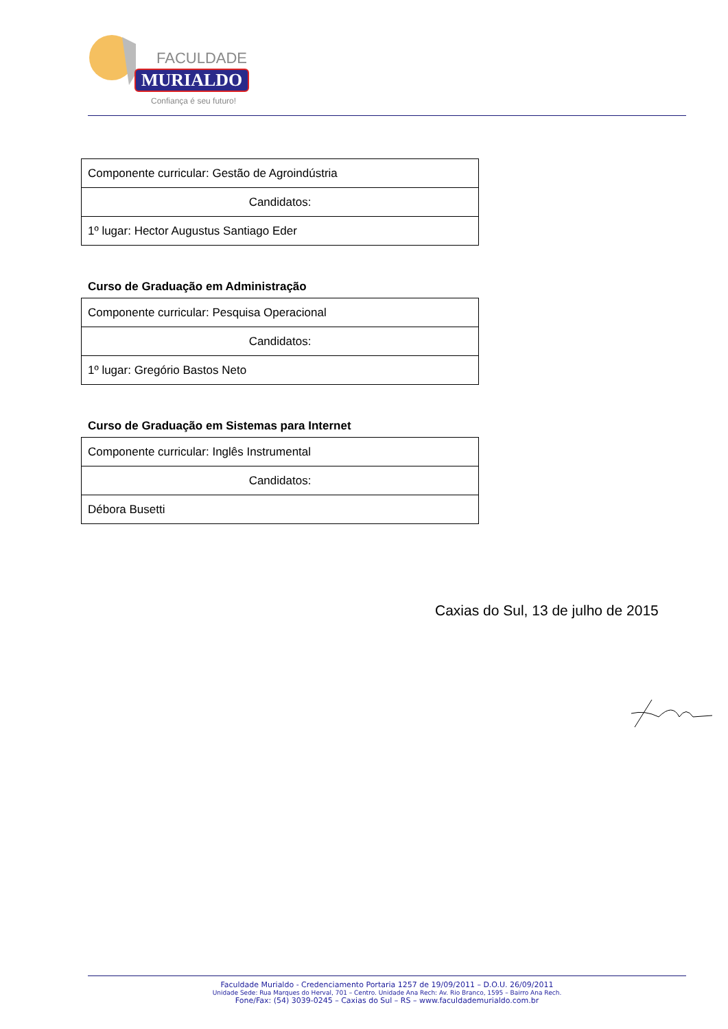FACULDADE
MURIALDO
Confiança é seu futuro!
| Componente curricular: Gestão de Agroindústria |
| Candidatos: |
| 1º lugar: Hector Augustus Santiago Eder |
Curso de Graduação em Administração
| Componente curricular: Pesquisa Operacional |
| Candidatos: |
| 1º lugar: Gregório Bastos Neto |
Curso de Graduação em Sistemas para Internet
| Componente curricular: Inglês Instrumental |
| Candidatos: |
| Débora Busetti |
Caxias do Sul, 13 de julho de 2015
Faculdade Murialdo - Credenciamento Portaria 1257 de 19/09/2011 – D.O.U. 26/09/2011
Unidade Sede: Rua Marques do Herval, 701 – Centro. Unidade Ana Rech: Av. Rio Branco, 1595 – Bairro Ana Rech.
Fone/Fax: (54) 3039-0245 – Caxias do Sul – RS – www.faculdademurialdo.com.br